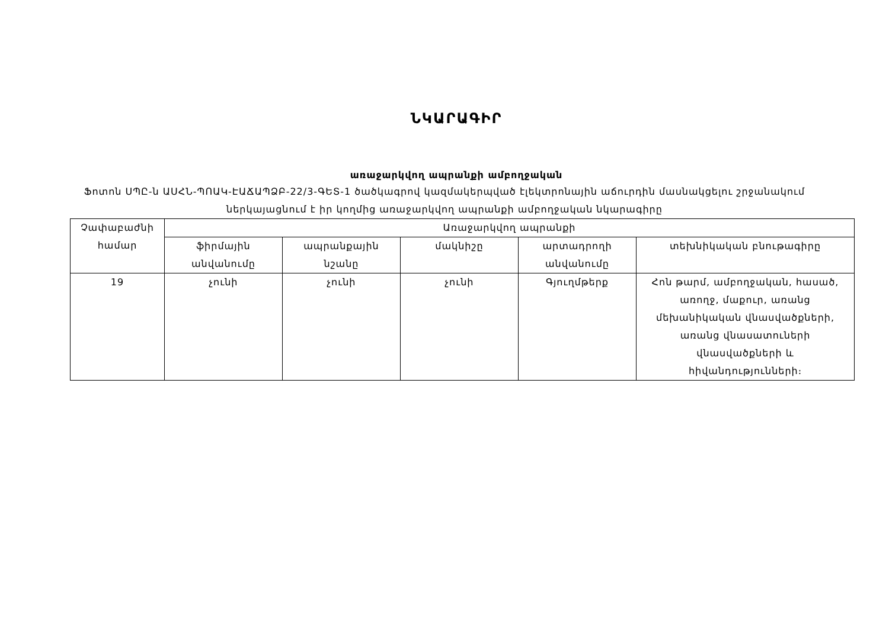ՆԿԱՐԱԳԻՐ
առաջարկվող ապրանքի ամբողջական
Ֆոտոն ՍՊԸ-ն ԱՍՀՆ-ՊՈԱԿ-ԷԱՃԱՊՁԲ-22/3-ԳԵՏ-1 ծածկագրով կազմակերպված էլեկտրոնային աճուրդին մասնակցելու շրջանակում ներկայացնում է իր կողմից առաջարկվող ապրանքի ամբողջական նկարագիրը
| Չափաբաժնի համար | Առաջարկվող ապրանքի | | | | |
| --- | --- | --- | --- | --- | --- |
| | ֆիրմային անվանումը | ապրանքային նշանը | մակնիշը | արտադրողի անվանումը | տեխնիկական բնութագիրը |
| 19 | չունի | չունի | չունի | Գյուղմթերք | Հոն թարմ, ամբողջական, հասած, առողջ, մաքուր, առանց մեխանիկական վնասվածքների, առանց վնասատուների վնասվածքների և հիվանդությունների։ |